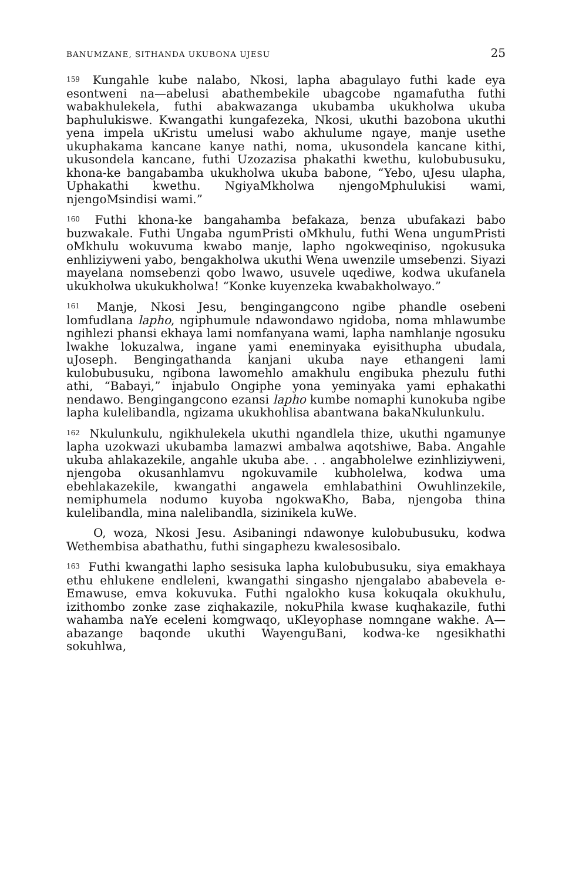BANUMZANE, SITHANDA UKUBONA UJESU 25
<sup>159</sup> Kungahle kube nalabo, Nkosi, lapha abagulayo futhi kade eya esontweni na—abelusi abathembekile ubagcobe ngamafutha futhi wabakhulekela, futhi abakwazanga ukubamba ukukholwa ukuba baphulukiswe. Kwangathi kungafezeka, Nkosi, ukuthi bazobona ukuthi yena impela uKristu umelusi wabo akhulume ngaye, manje usethe ukuphakama kancane kanye nathi, noma, ukusondela kancane kithi, ukusondela kancane, futhi Uzozazisa phakathi kwethu, kulobubusuku, khona-ke bangabamba ukukholwa ukuba babone, “Yebo, uJesu ulapha, Uphakathi kwethu. NgiyaMkholwa njengoMphulukisi wami, njengoMsindisi wami.”
<sup>160</sup> Futhi khona-ke bangahamba befakaza, benza ubufakazi babo buzwakale. Futhi Ungaba ngumPristi oMkhulu, futhi Wena ungumPristi oMkhulu wokuvuma kwabo manje, lapho ngokweqiniso, ngokusuka enhliziyweni yabo, bengakholwa ukuthi Wena uwenzile umsebenzi. Siyazi mayelana nomsebenzi qobo lwawo, usuvele uqediwe, kodwa ukufanela ukukholwa ukukukholwa! “Konke kuyenzeka kwabakholwayo.”
<sup>161</sup> Manje, Nkosi Jesu, bengingangcono ngibe phandle osebeni lomfudlana lapho, ngiphumule ndawondawo ngidoba, noma mhlawumbe ngihlezi phansi ekhaya lami nomfanyana wami, lapha namhlanje ngosuku lwakhe lokuzalwa, ingane yami eneminyaka eyisithupha ubudala, uJoseph. Bengingathanda kanjani ukuba naye ethangeni lami kulobubusuku, ngibona lawomehlo amakhulu engibuka phezulu futhi athi, “Babayi,” injabulo Ongiphe yona yeminyaka yami ephakathi nendawo. Bengingangcono ezansi lapho kumbe nomaphi kunokuba ngibe lapha kulelibandla, ngizama ukukhohlisa abantwana bakaNkulunkulu.
<sup>162</sup> Nkulunkulu, ngikhulekela ukuthi ngandlela thize, ukuthi ngamunye lapha uzokwazi ukubamba lamazwi ambalwa aqotshiwe, Baba. Angahle ukuba ahlakazekile, angahle ukuba abe. . . angabholelwe ezinhliziyweni, njengoba okusanhlamvu ngokuvamile kubholelwa, kodwa uma ebehlakazekile, kwangathi angawela emhlabathini Owuhlinzekile, nemiphumela nodumo kuyoba ngokwaKho, Baba, njengoba thina kulelibandla, mina nalelibandla, sizinikela kuWe.
O, woza, Nkosi Jesu. Asibaningi ndawonye kulobubusuku, kodwa Wethembisa abathathu, futhi singaphezu kwalesosibalo.
<sup>163</sup> Futhi kwangathi lapho sesisuka lapha kulobubusuku, siya emakhaya ethu ehlukene endleleni, kwangathi singasho njengalabo ababevela e-Emawuse, emva kokuvuka. Futhi ngalokho kusa kokuqala okukhulu, izithombo zonke zase ziqhakazile, nokuPhila kwase kuqhakazile, futhi wahamba naYe eceleni komgwaqo, uKleyophase nomngane wakhe. A—abazange baqonde ukuthi WayenguBani, kodwa-ke ngesikhathi sokuhlwa,